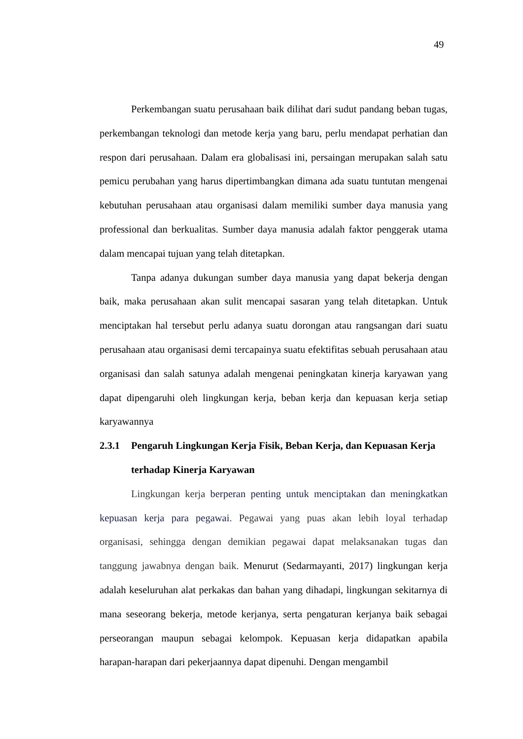49
Perkembangan suatu perusahaan baik dilihat dari sudut pandang beban tugas, perkembangan teknologi dan metode kerja yang baru, perlu mendapat perhatian dan respon dari perusahaan. Dalam era globalisasi ini, persaingan merupakan salah satu pemicu perubahan yang harus dipertimbangkan dimana ada suatu tuntutan mengenai kebutuhan perusahaan atau organisasi dalam memiliki sumber daya manusia yang professional dan berkualitas. Sumber daya manusia adalah faktor penggerak utama dalam mencapai tujuan yang telah ditetapkan.
Tanpa adanya dukungan sumber daya manusia yang dapat bekerja dengan baik, maka perusahaan akan sulit mencapai sasaran yang telah ditetapkan. Untuk menciptakan hal tersebut perlu adanya suatu dorongan atau rangsangan dari suatu perusahaan atau organisasi demi tercapainya suatu efektifitas sebuah perusahaan atau organisasi dan salah satunya adalah mengenai peningkatan kinerja karyawan yang dapat dipengaruhi oleh lingkungan kerja, beban kerja dan kepuasan kerja setiap karyawannya
2.3.1 Pengaruh Lingkungan Kerja Fisik, Beban Kerja, dan Kepuasan Kerja terhadap Kinerja Karyawan
Lingkungan kerja berperan penting untuk menciptakan dan meningkatkan kepuasan kerja para pegawai. Pegawai yang puas akan lebih loyal terhadap organisasi, sehingga dengan demikian pegawai dapat melaksanakan tugas dan tanggung jawabnya dengan baik. Menurut (Sedarmayanti, 2017) lingkungan kerja adalah keseluruhan alat perkakas dan bahan yang dihadapi, lingkungan sekitarnya di mana seseorang bekerja, metode kerjanya, serta pengaturan kerjanya baik sebagai perseorangan maupun sebagai kelompok. Kepuasan kerja didapatkan apabila harapan-harapan dari pekerjaannya dapat dipenuhi. Dengan mengambil